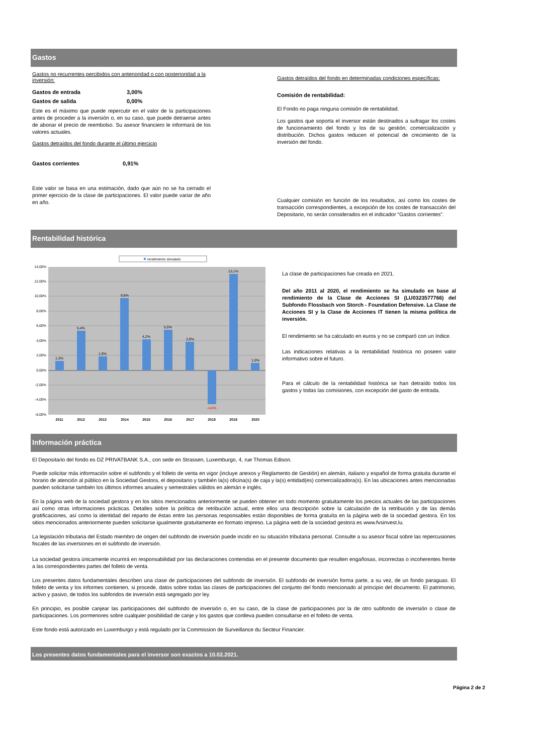Gastos
Gastos no recurrentes percibidos con anterioridad o con posterioridad a la inversión:
Gastos de entrada 3,00%
Gastos de salida 0,00%
Este es el máximo que puede repercutir en el valor de la participaciones antes de proceder a la inversión o, en su caso, que puede detraerse antes de abonar el precio de reembolso. Su asesor financiero le informará de los valores actuales.
Gastos detraídos del fondo durante el último ejercicio
Gastos corrientes 0,91%
Este valor se basa en una estimación, dado que aún no se ha cerrado el primer ejercicio de la clase de participaciones. El valor puede variar de año en año.
Gastos detraídos del fondo en determinadas condiciones específicas:
Comisión de rentabilidad:
El Fondo no paga ninguna comisión de rentabilidad.
Los gastos que soporta el inversor están destinados a sufragar los costes de funcionamiento del fondo y los de su gestión, comercialización y distribución. Dichos gastos reducen el potencial de crecimiento de la inversión del fondo.
Cualquier comisión en función de los resultados, así como los costes de transacción correspondientes, a excepción de los costes de transacción del Depositario, no serán considerados en el indicador "Gastos corrientes".
Rentabilidad histórica
rendimiento simulado
14,00%
12,00%
10,00%
8,00%
6,00%
4,00%
2,00%
0,00%
-2,00%
-4,00%
-6,00%
1,3%
5,4%
1,9%
9,8%
4,2%
5,5%
3,9%
-4,6%
13,1%
1,0%
2011
2012
2013
2014
2015
2016
2017
2018
2019
2020
La clase de participaciones fue creada en 2021.
Del año 2011 al 2020, el rendimiento se ha simulado en base al rendimiento de la Clase de Acciones SI (LU0323577766) del Subfondo Flossbach von Storch - Foundation Defensive. La Clase de Acciones SI y la Clase de Acciones IT tienen la misma política de inversión.
El rendimiento se ha calculado en euros y no se comparó con un índice.
Las indicaciones relativas a la rentabilidad histórica no poseen valor informativo sobre el futuro.
Para el cálculo de la rentabilidad histórica se han detraído todos los gastos y todas las comisiones, con excepción del gasto de entrada.
Información práctica
El Depositario del fondo es DZ PRIVATBANK S.A., con sede en Strassen, Luxemburgo, 4, rue Thomas Edison.
Puede solicitar más información sobre el subfondo y el folleto de venta en vigor (incluye anexos y Reglamento de Gestión) en alemán, italiano y español de forma gratuita durante el horario de atención al público en la Sociedad Gestora, el depositario y también la(s) oficina(s) de caja y la(s) entidad(es) comercializadora(s). En las ubicaciones antes mencionadas pueden solicitarse también los últimos informes anuales y semestrales válidos en alemán e inglés.
En la página web de la sociedad gestora y en los sitios mencionados anteriormente se pueden obtener en todo momento gratuitamente los precios actuales de las participaciones así como otras informaciones prácticas. Detalles sobre la política de retribución actual, entre ellos una descripción sobre la calculación de la retribución y de las demás gratificaciones, así como la identidad del reparto de éstas entre las personas responsables están disponibles de forma gratuíta en la página web de la sociedad gestora. En los sitios mencionados anteriormente pueden solicitarse igualmente gratuitamente en formato impreso. La página web de la sociedad gestora es www.fvsinvest.lu.
La legislación tributaria del Estado miembro de origen del subfondo de inversión puede incidir en su situación tributaria personal. Consulte a su asesor fiscal sobre las repercusiones fiscales de las inversiones en el subfondo de inversión.
La sociedad gestora únicamente incurrirá en responsabilidad por las declaraciones contenidas en el presente documento que resulten engañosas, incorrectas o incoherentes frente a las correspondientes partes del folleto de venta.
Los presentes datos fundamentales describen una clase de participaciones del subfondo de inversión. El subfondo de inversión forma parte, a su vez, de un fondo paraguas. El folleto de venta y los informes contienen, si procede, datos sobre todas las clases de participaciones del conjunto del fondo mencionado al principio del documento. El patrimonio, activo y pasivo, de todos los subfondos de inversión está segregado por ley.
En principio, es posible canjear las participaciones del subfondo de inversión o, en su caso, de la clase de participaciones por la de otro subfondo de inversión o clase de participaciones. Los pormenores sobre cualquier posibilidad de canje y los gastos que conlleva pueden consultarse en el folleto de venta.
Este fondo está autorizado en Luxemburgo y está regulado por la Commission de Surveillance du Secteur Financier.
Los presentes datos fundamentales para el inversor son exactos a 10.02.2021.
Página 2 de 2